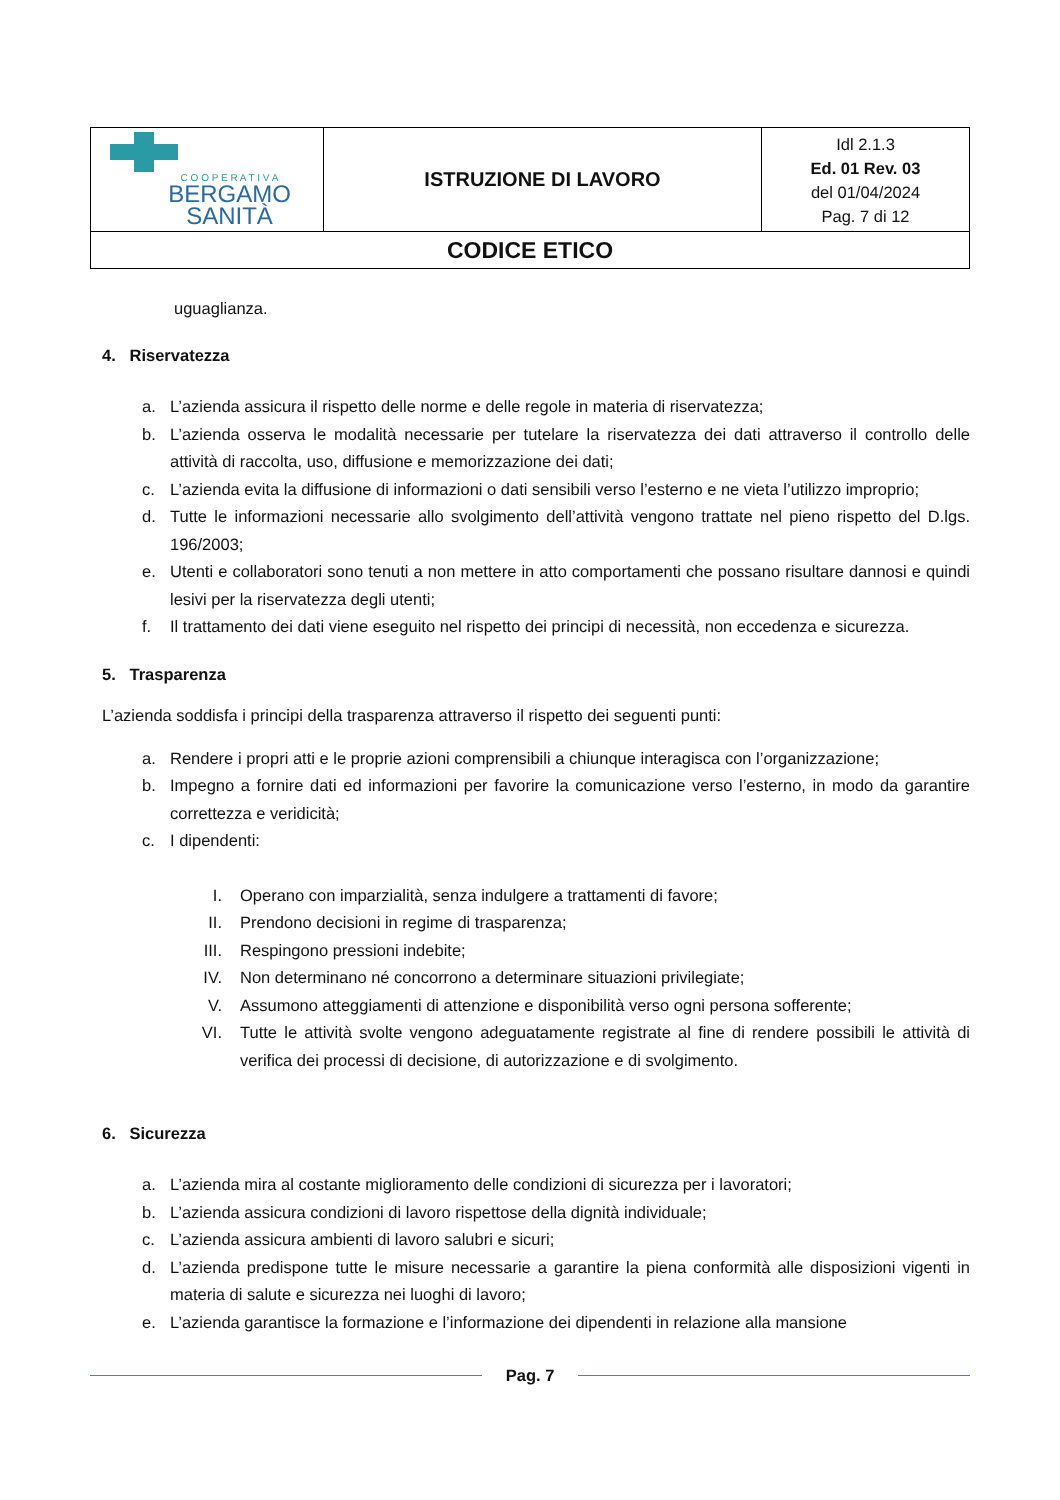| C O O P E R A T I V A BERGAMO SANITÀ | ISTRUZIONE DI LAVORO | Idl 2.1.3 Ed. 01 Rev. 03 del 01/04/2024 Pag. 7 di 12 |
| CODICE ETICO | | |
uguaglianza.
4. Riservatezza
a. L’azienda assicura il rispetto delle norme e delle regole in materia di riservatezza;
b. L’azienda osserva le modalità necessarie per tutelare la riservatezza dei dati attraverso il controllo delle attività di raccolta, uso, diffusione e memorizzazione dei dati;
c. L’azienda evita la diffusione di informazioni o dati sensibili verso l’esterno e ne vieta l’utilizzo improprio;
d. Tutte le informazioni necessarie allo svolgimento dell’attività vengono trattate nel pieno rispetto del D.lgs. 196/2003;
e. Utenti e collaboratori sono tenuti a non mettere in atto comportamenti che possano risultare dannosi e quindi lesivi per la riservatezza degli utenti;
f. Il trattamento dei dati viene eseguito nel rispetto dei principi di necessità, non eccedenza e sicurezza.
5. Trasparenza
L’azienda soddisfa i principi della trasparenza attraverso il rispetto dei seguenti punti:
a. Rendere i propri atti e le proprie azioni comprensibili a chiunque interagisca con l’organizzazione;
b. Impegno a fornire dati ed informazioni per favorire la comunicazione verso l’esterno, in modo da garantire correttezza e veridicità;
c. I dipendenti:
I. Operano con imparzialità, senza indulgere a trattamenti di favore;
II. Prendono decisioni in regime di trasparenza;
III. Respingono pressioni indebite;
IV. Non determinano né concorrono a determinare situazioni privilegiate;
V. Assumono atteggiamenti di attenzione e disponibilità verso ogni persona sofferente;
VI. Tutte le attività svolte vengono adeguatamente registrate al fine di rendere possibili le attività di verifica dei processi di decisione, di autorizzazione e di svolgimento.
6. Sicurezza
a. L’azienda mira al costante miglioramento delle condizioni di sicurezza per i lavoratori;
b. L’azienda assicura condizioni di lavoro rispettose della dignità individuale;
c. L’azienda assicura ambienti di lavoro salubri e sicuri;
d. L’azienda predispone tutte le misure necessarie a garantire la piena conformità alle disposizioni vigenti in materia di salute e sicurezza nei luoghi di lavoro;
e. L’azienda garantisce la formazione e l’informazione dei dipendenti in relazione alla mansione
Pag. 7